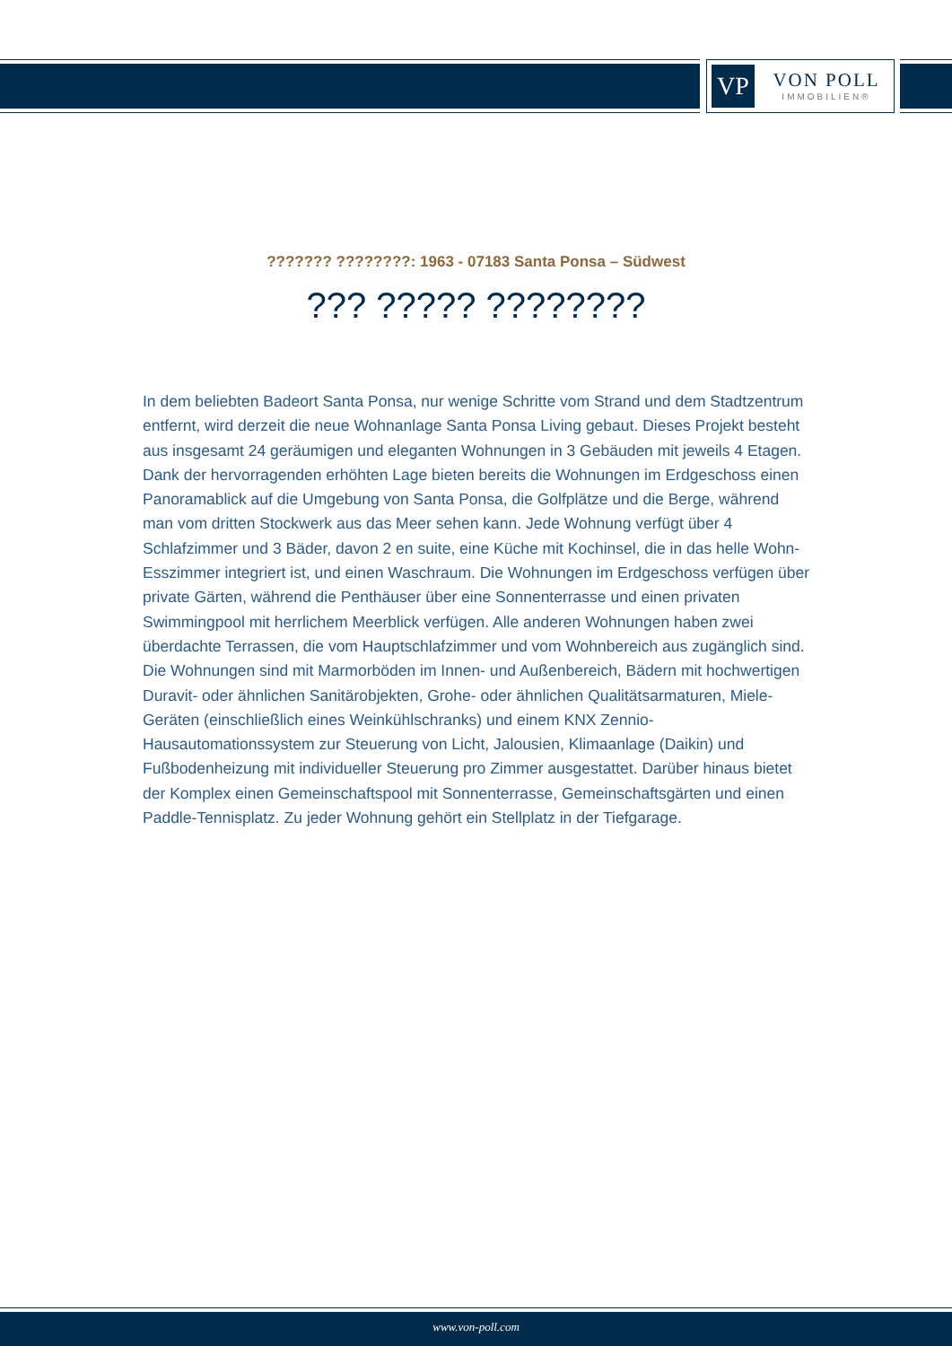VP
VON POLL
IMMOBILIEN®
??????? ????????: 1963 - 07183 Santa Ponsa – Südwest
??? ????? ????????
In dem beliebten Badeort Santa Ponsa, nur wenige Schritte vom Strand und dem Stadtzentrum entfernt, wird derzeit die neue Wohnanlage Santa Ponsa Living gebaut. Dieses Projekt besteht aus insgesamt 24 geräumigen und eleganten Wohnungen in 3 Gebäuden mit jeweils 4 Etagen. Dank der hervorragenden erhöhten Lage bieten bereits die Wohnungen im Erdgeschoss einen Panoramablick auf die Umgebung von Santa Ponsa, die Golfplätze und die Berge, während man vom dritten Stockwerk aus das Meer sehen kann. Jede Wohnung verfügt über 4 Schlafzimmer und 3 Bäder, davon 2 en suite, eine Küche mit Kochinsel, die in das helle Wohn-Esszimmer integriert ist, und einen Waschraum. Die Wohnungen im Erdgeschoss verfügen über private Gärten, während die Penthäuser über eine Sonnenterrasse und einen privaten Swimmingpool mit herrlichem Meerblick verfügen. Alle anderen Wohnungen haben zwei überdachte Terrassen, die vom Hauptschlafzimmer und vom Wohnbereich aus zugänglich sind. Die Wohnungen sind mit Marmorböden im Innen- und Außenbereich, Bädern mit hochwertigen Duravit- oder ähnlichen Sanitärobjekten, Grohe- oder ähnlichen Qualitätsarmaturen, Miele-Geräten (einschließlich eines Weinkühlschranks) und einem KNX Zennio-Hausautomationssystem zur Steuerung von Licht, Jalousien, Klimaanlage (Daikin) und Fußbodenheizung mit individueller Steuerung pro Zimmer ausgestattet. Darüber hinaus bietet der Komplex einen Gemeinschaftspool mit Sonnenterrasse, Gemeinschaftsgärten und einen Paddle-Tennisplatz. Zu jeder Wohnung gehört ein Stellplatz in der Tiefgarage.
www.von-poll.com